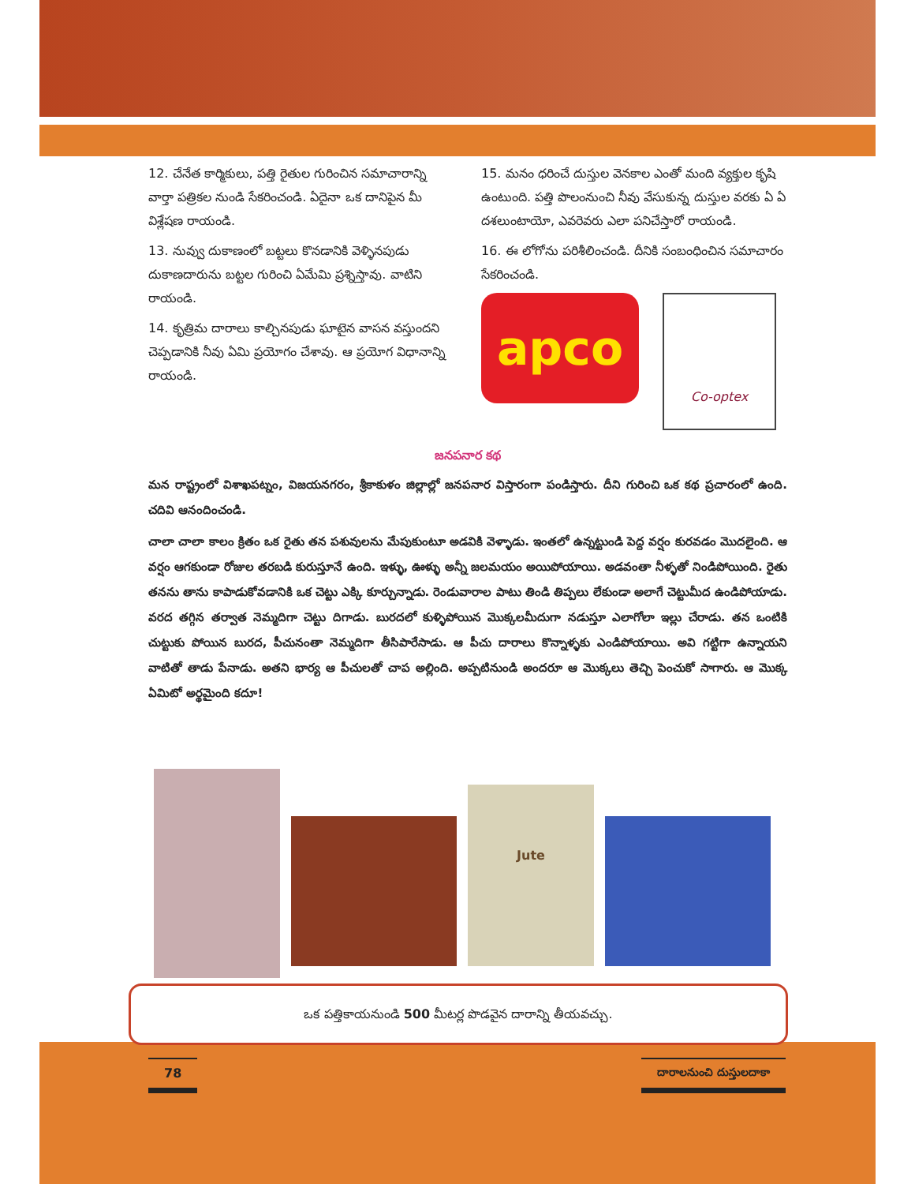12. చేనేత కార్మికులు, పత్తి రైతుల గురించిన సమాచారాన్ని వార్తా పత్రికల నుండి సేకరించండి. ఏదైనా ఒక దానిపైన మీ విశ్లేషణ రాయండి.
13. నువ్వు దుకాణంలో బట్టలు కొనడానికి వెళ్ళినపుడు దుకాణదారును బట్టల గురించి ఏమేమి ప్రశ్నిస్తావు. వాటిని రాయండి.
14. కృత్రిమ దారాలు కాల్చినపుడు ఘాటైన వాసన వస్తుందని చెప్పడానికి నీవు ఏమి ప్రయోగం చేశావు. ఆ ప్రయోగ విధానాన్ని రాయండి.
15. మనం ధరించే దుస్తుల వెనకాల ఎంతో మంది వ్యక్తుల కృషి ఉంటుంది. పత్తి పొలంనుంచి నీవు వేసుకున్న దుస్తుల వరకు ఏ ఏ దశలుంటాయో, ఎవరెవరు ఎలా పనిచేస్తారో రాయండి.
16. ఈ లోగోను పరిశీలించండి. దీనికి సంబంధించిన సమాచారం సేకరించండి.
apco
Co-optex
జనపనార కథ
మన రాష్ట్రంలో విశాఖపట్నం, విజయనగరం, శ్రీకాకుళం జిల్లాల్లో జనపనార విస్తారంగా పండిస్తారు. దీని గురించి ఒక కథ ప్రచారంలో ఉంది. చదివి ఆనందించండి.
చాలా చాలా కాలం క్రితం ఒక రైతు తన పశువులను మేపుకుంటూ అడవికి వెళ్ళాడు. ఇంతలో ఉన్నట్టుండి పెద్ద వర్షం కురవడం మొదలైంది. ఆ వర్షం ఆగకుండా రోజుల తరబడి కురుస్తూనే ఉంది. ఇళ్ళు, ఊళ్ళు అన్నీ జలమయం అయిపోయాయి. అడవంతా నీళ్ళతో నిండిపోయింది. రైతు తనను తాను కాపాడుకోవడానికి ఒక చెట్టు ఎక్కి కూర్చున్నాడు. రెండువారాల పాటు తిండి తిప్పలు లేకుండా అలాగే చెట్టుమీద ఉండిపోయాడు. వరద తగ్గిన తర్వాత నెమ్మదిగా చెట్టు దిగాడు. బురదలో కుళ్ళిపోయిన మొక్కలమీదుగా నడుస్తూ ఎలాగోలా ఇల్లు చేరాడు. తన ఒంటికి చుట్టుకు పోయిన బురద, పీచునంతా నెమ్మదిగా తీసిపారేసాడు. ఆ పీచు దారాలు కొన్నాళ్ళకు ఎండిపోయాయి. అవి గట్టిగా ఉన్నాయని వాటితో తాడు పేనాడు. అతని భార్య ఆ పీచులతో చాప అల్లింది. అప్పటినుండి అందరూ ఆ మొక్కలు తెచ్చి పెంచుకో సాగారు. ఆ మొక్క ఏమిటో అర్థమైంది కదూ!
Jute
ఒక పత్తికాయనుండి 500 మీటర్ల పొడవైన దారాన్ని తీయవచ్చు.
78 దారాలనుంచి దుస్తులదాకా